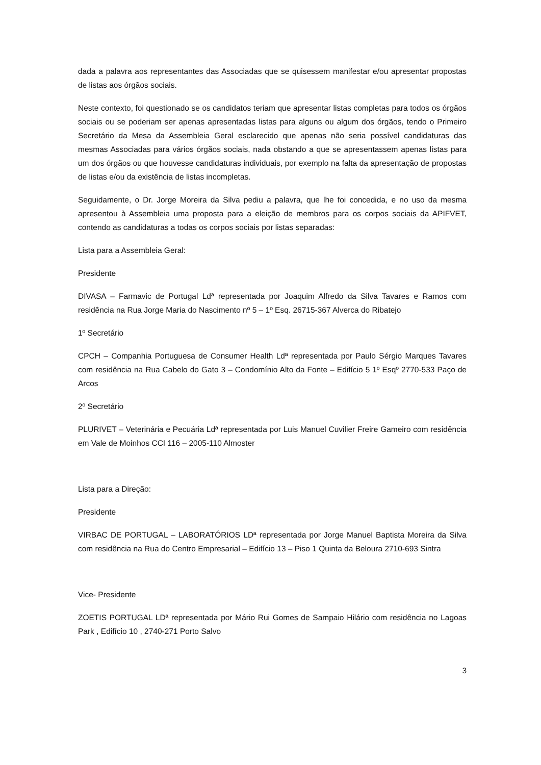dada a palavra aos representantes das Associadas que se quisessem manifestar e/ou apresentar propostas de listas aos órgãos sociais.
Neste contexto, foi questionado se os candidatos teriam que apresentar listas completas para todos os órgãos sociais ou se poderiam ser apenas apresentadas listas para alguns ou algum dos órgãos, tendo o Primeiro Secretário da Mesa da Assembleia Geral esclarecido que apenas não seria possível candidaturas das mesmas Associadas para vários órgãos sociais, nada obstando a que se apresentassem apenas listas para um dos órgãos ou que houvesse candidaturas individuais, por exemplo na falta da apresentação de propostas de listas e/ou da existência de listas incompletas.
Seguidamente, o Dr. Jorge Moreira da Silva pediu a palavra, que lhe foi concedida, e no uso da mesma apresentou à Assembleia uma proposta para a eleição de membros para os corpos sociais da APIFVET, contendo as candidaturas a todas os corpos sociais por listas separadas:
Lista para a Assembleia Geral:
Presidente
DIVASA – Farmavic de Portugal Ldª representada por Joaquim Alfredo da Silva Tavares e Ramos com residência na Rua Jorge Maria do Nascimento nº 5 – 1º Esq. 26715-367 Alverca do Ribatejo
1º Secretário
CPCH – Companhia Portuguesa de Consumer Health Ldª representada por Paulo Sérgio Marques Tavares com residência na Rua Cabelo do Gato 3 – Condomínio Alto da Fonte – Edifício 5 1º Esqº 2770-533 Paço de Arcos
2º Secretário
PLURIVET – Veterinária e Pecuária Ldª representada por Luis Manuel Cuvilier Freire Gameiro com residência em Vale de Moinhos CCI 116 – 2005-110 Almoster
Lista para a Direção:
Presidente
VIRBAC DE PORTUGAL – LABORATÓRIOS LDª representada por Jorge Manuel Baptista Moreira da Silva com residência na Rua do Centro Empresarial – Edifício 13 – Piso 1 Quinta da Beloura 2710-693 Sintra
Vice- Presidente
ZOETIS PORTUGAL LDª representada por Mário Rui Gomes de Sampaio Hilário com residência no Lagoas Park , Edifício 10 , 2740-271 Porto Salvo
3